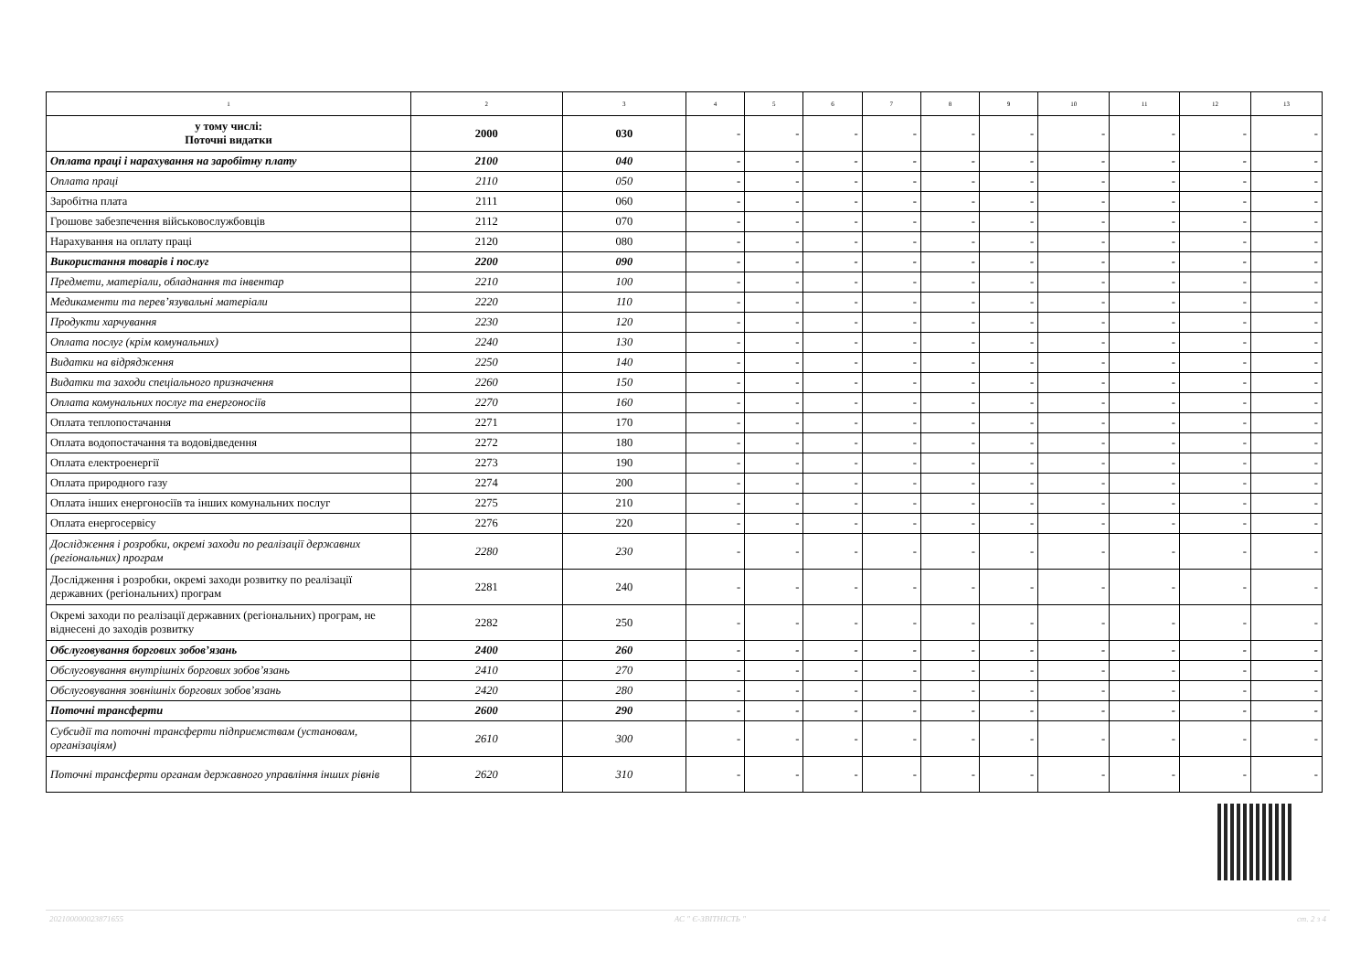| 1 | 2 | 3 | 4 | 5 | 6 | 7 | 8 | 9 | 10 | 11 | 12 | 13 |
| --- | --- | --- | --- | --- | --- | --- | --- | --- | --- | --- | --- | --- |
| у тому числі: Поточні видатки | 2000 | 030 | - | - | - | - | - | - | - | - | - | - |
| Оплата праці і нарахування на заробітну плату | 2100 | 040 | - | - | - | - | - | - | - | - | - | - |
| Оплата праці | 2110 | 050 | - | - | - | - | - | - | - | - | - | - |
| Заробітна плата | 2111 | 060 | - | - | - | - | - | - | - | - | - | - |
| Грошове забезпечення військовослужбовців | 2112 | 070 | - | - | - | - | - | - | - | - | - | - |
| Нарахування на оплату праці | 2120 | 080 | - | - | - | - | - | - | - | - | - | - |
| Використання товарів і послуг | 2200 | 090 | - | - | - | - | - | - | - | - | - | - |
| Предмети, матеріали, обладнання та інвентар | 2210 | 100 | - | - | - | - | - | - | - | - | - | - |
| Медикаменти та перев’язувальні матеріали | 2220 | 110 | - | - | - | - | - | - | - | - | - | - |
| Продукти харчування | 2230 | 120 | - | - | - | - | - | - | - | - | - | - |
| Оплата послуг (крім комунальних) | 2240 | 130 | - | - | - | - | - | - | - | - | - | - |
| Видатки на відрядження | 2250 | 140 | - | - | - | - | - | - | - | - | - | - |
| Видатки та заходи спеціального призначення | 2260 | 150 | - | - | - | - | - | - | - | - | - | - |
| Оплата комунальних послуг та енергоносіїв | 2270 | 160 | - | - | - | - | - | - | - | - | - | - |
| Оплата теплопостачання | 2271 | 170 | - | - | - | - | - | - | - | - | - | - |
| Оплата водопостачання та водовідведення | 2272 | 180 | - | - | - | - | - | - | - | - | - | - |
| Оплата електроенергії | 2273 | 190 | - | - | - | - | - | - | - | - | - | - |
| Оплата природного газу | 2274 | 200 | - | - | - | - | - | - | - | - | - | - |
| Оплата інших енергоносіїв та інших комунальних послуг | 2275 | 210 | - | - | - | - | - | - | - | - | - | - |
| Оплата енергосервісу | 2276 | 220 | - | - | - | - | - | - | - | - | - | - |
| Дослідження і розробки, окремі заходи по реалізації державних (регіональних) програм | 2280 | 230 | - | - | - | - | - | - | - | - | - | - |
| Дослідження і розробки, окремі заходи розвитку по реалізації державних (регіональних) програм | 2281 | 240 | - | - | - | - | - | - | - | - | - | - |
| Окремі заходи по реалізації державних (регіональних) програм, не віднесені до заходів розвитку | 2282 | 250 | - | - | - | - | - | - | - | - | - | - |
| Обслуговування боргових зобов’язань | 2400 | 260 | - | - | - | - | - | - | - | - | - | - |
| Обслуговування внутрішніх боргових зобов’язань | 2410 | 270 | - | - | - | - | - | - | - | - | - | - |
| Обслуговування зовнішніх боргових зобов’язань | 2420 | 280 | - | - | - | - | - | - | - | - | - | - |
| Поточні трансферти | 2600 | 290 | - | - | - | - | - | - | - | - | - | - |
| Субсидії та поточні трансферти підприємствам (установам, організаціям) | 2610 | 300 | - | - | - | - | - | - | - | - | - | - |
| Поточні трансферти органам державного управління інших рівнів | 2620 | 310 | - | - | - | - | - | - | - | - | - | - |
202100000023871655 АС " Є-ЗВІТНІСТЬ " ст. 2 з 4